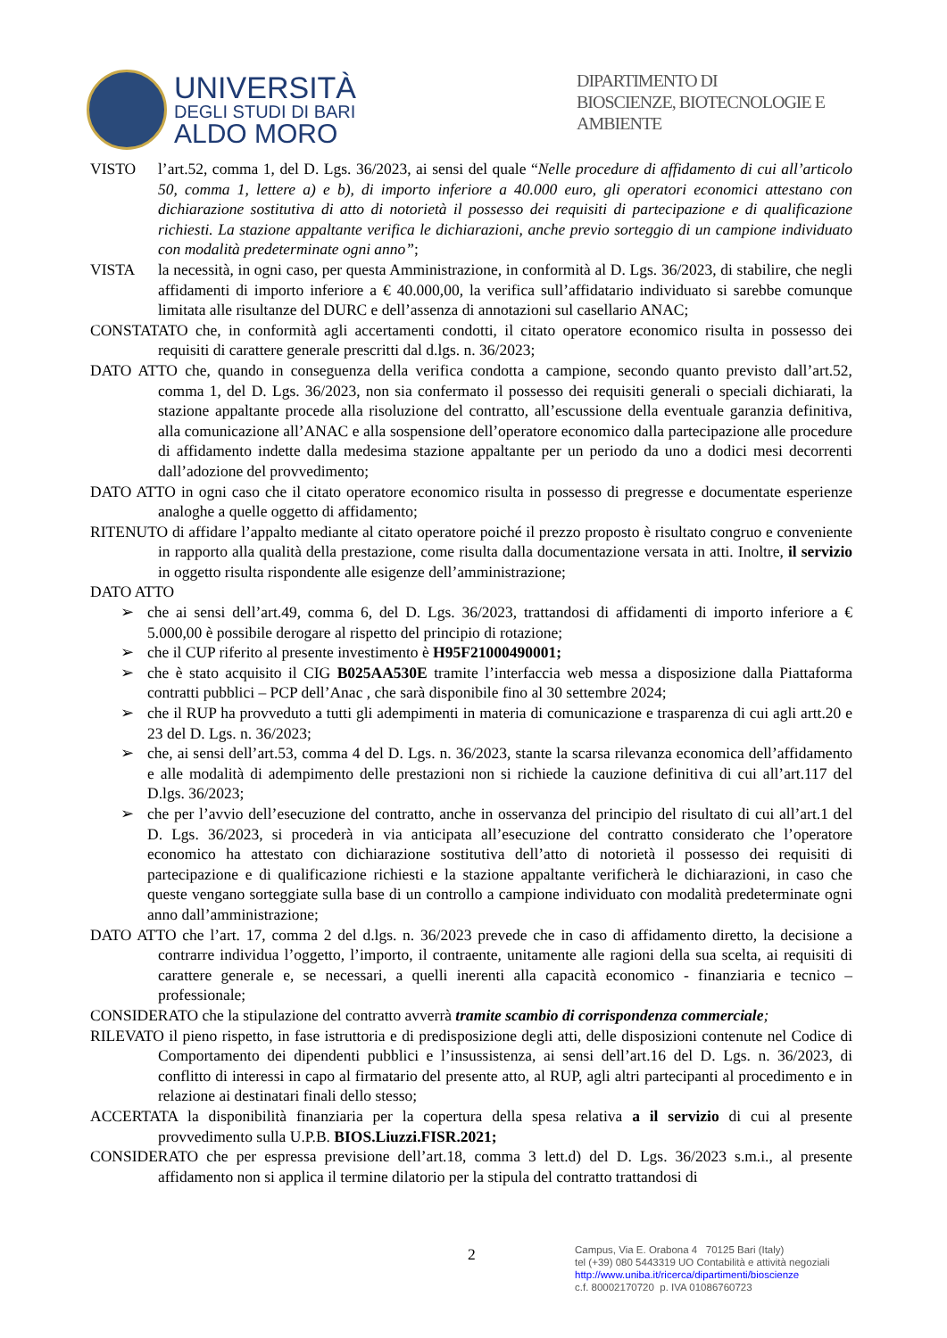UNIVERSITÀ
DEGLI STUDI DI BARI
ALDO MORO
DIPARTIMENTO DI
BIOSCIENZE, BIOTECNOLOGIE E
AMBIENTE
VISTO l’art.52, comma 1, del D. Lgs. 36/2023, ai sensi del quale “Nelle procedure di affidamento di cui all’articolo 50, comma 1, lettere a) e b), di importo inferiore a 40.000 euro, gli operatori economici attestano con dichiarazione sostitutiva di atto di notorietà il possesso dei requisiti di partecipazione e di qualificazione richiesti. La stazione appaltante verifica le dichiarazioni, anche previo sorteggio di un campione individuato con modalità predeterminate ogni anno”;
VISTA la necessità, in ogni caso, per questa Amministrazione, in conformità al D. Lgs. 36/2023, di stabilire, che negli affidamenti di importo inferiore a € 40.000,00, la verifica sull’affidatario individuato si sarebbe comunque limitata alle risultanze del DURC e dell’assenza di annotazioni sul casellario ANAC;
CONSTATATO che, in conformità agli accertamenti condotti, il citato operatore economico risulta in possesso dei requisiti di carattere generale prescritti dal d.lgs. n. 36/2023;
DATO ATTO che, quando in conseguenza della verifica condotta a campione, secondo quanto previsto dall’art.52, comma 1, del D. Lgs. 36/2023, non sia confermato il possesso dei requisiti generali o speciali dichiarati, la stazione appaltante procede alla risoluzione del contratto, all’escussione della eventuale garanzia definitiva, alla comunicazione all’ANAC e alla sospensione dell’operatore economico dalla partecipazione alle procedure di affidamento indette dalla medesima stazione appaltante per un periodo da uno a dodici mesi decorrenti dall’adozione del provvedimento;
DATO ATTO in ogni caso che il citato operatore economico risulta in possesso di pregresse e documentate esperienze analoghe a quelle oggetto di affidamento;
RITENUTO di affidare l’appalto mediante al citato operatore poiché il prezzo proposto è risultato congruo e conveniente in rapporto alla qualità della prestazione, come risulta dalla documentazione versata in atti. Inoltre, il servizio in oggetto risulta rispondente alle esigenze dell’amministrazione;
DATO ATTO
➢ che ai sensi dell’art.49, comma 6, del D. Lgs. 36/2023, trattandosi di affidamenti di importo inferiore a € 5.000,00 è possibile derogare al rispetto del principio di rotazione;
➢ che il CUP riferito al presente investimento è H95F21000490001;
➢ che è stato acquisito il CIG B025AA530E tramite l’interfaccia web messa a disposizione dalla Piattaforma contratti pubblici – PCP dell’Anac , che sarà disponibile fino al 30 settembre 2024;
➢ che il RUP ha provveduto a tutti gli adempimenti in materia di comunicazione e trasparenza di cui agli artt.20 e 23 del D. Lgs. n. 36/2023;
➢ che, ai sensi dell’art.53, comma 4 del D. Lgs. n. 36/2023, stante la scarsa rilevanza economica dell’affidamento e alle modalità di adempimento delle prestazioni non si richiede la cauzione definitiva di cui all’art.117 del D.lgs. 36/2023;
➢ che per l’avvio dell’esecuzione del contratto, anche in osservanza del principio del risultato di cui all’art.1 del D. Lgs. 36/2023, si procederà in via anticipata all’esecuzione del contratto considerato che l’operatore economico ha attestato con dichiarazione sostitutiva dell’atto di notorietà il possesso dei requisiti di partecipazione e di qualificazione richiesti e la stazione appaltante verificherà le dichiarazioni, in caso che queste vengano sorteggiate sulla base di un controllo a campione individuato con modalità predeterminate ogni anno dall’amministrazione;
DATO ATTO che l’art. 17, comma 2 del d.lgs. n. 36/2023 prevede che in caso di affidamento diretto, la decisione a contrarre individua l’oggetto, l’importo, il contraente, unitamente alle ragioni della sua scelta, ai requisiti di carattere generale e, se necessari, a quelli inerenti alla capacità economico - finanziaria e tecnico – professionale;
CONSIDERATO che la stipulazione del contratto avverrà tramite scambio di corrispondenza commerciale;
RILEVATO il pieno rispetto, in fase istruttoria e di predisposizione degli atti, delle disposizioni contenute nel Codice di Comportamento dei dipendenti pubblici e l’insussistenza, ai sensi dell’art.16 del D. Lgs. n. 36/2023, di conflitto di interessi in capo al firmatario del presente atto, al RUP, agli altri partecipanti al procedimento e in relazione ai destinatari finali dello stesso;
ACCERTATA la disponibilità finanziaria per la copertura della spesa relativa a il servizio di cui al presente provvedimento sulla U.P.B. BIOS.Liuzzi.FISR.2021;
CONSIDERATO che per espressa previsione dell’art.18, comma 3 lett.d) del D. Lgs. 36/2023 s.m.i., al presente affidamento non si applica il termine dilatorio per la stipula del contratto trattandosi di
2
Campus, Via E. Orabona 4 70125 Bari (Italy)
tel (+39) 080 5443319 UO Contabilità e attività negoziali
http://www.uniba.it/ricerca/dipartimenti/bioscienze
c.f. 80002170720 p. IVA 01086760723